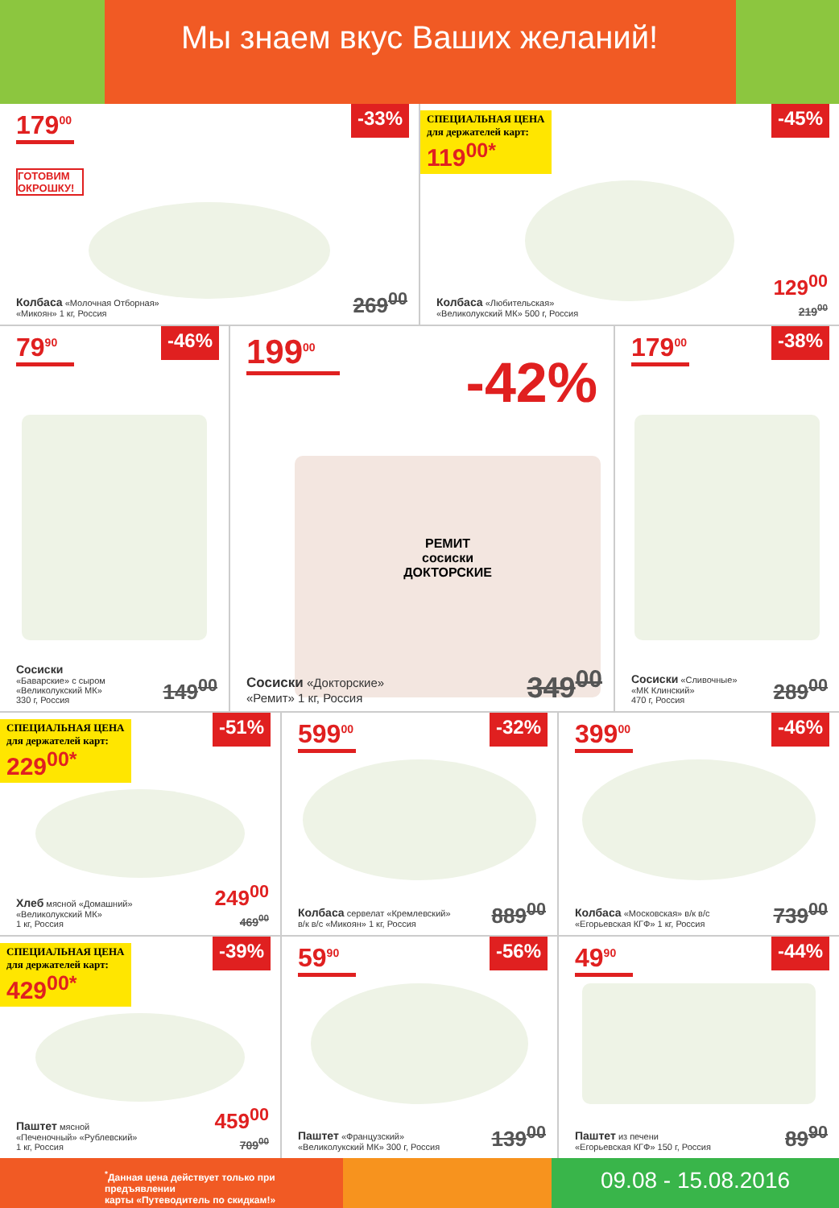Мы знаем вкус Ваших желаний!
179<sup>00</sup>
-33%
ГОТОВИМ ОКРОШКУ!
Колбаса «Молочная Отборная»
«Микоян» 1 кг, Россия
269<sup>00</sup>
СПЕЦИАЛЬНАЯ ЦЕНА
для держателей карт: 119<sup>00*</sup>
-45%
Колбаса «Любительская»
«Великолукский МК» 500 г, Россия
129<sup>00</sup>
219<sup>00</sup>
79<sup>90</sup>
-46%
Сосиски
«Баварские» с сыром
«Великолукский МК»
330 г, Россия
149<sup>00</sup>
199<sup>00</sup>
-42%
РЕМИТ
сосиски
ДОКТОРСКИЕ
Сосиски «Докторские»
«Ремит» 1 кг, Россия
349<sup>00</sup>
179<sup>00</sup>
-38%
Сосиски «Сливочные»
«МК Клинский»
470 г, Россия
289<sup>00</sup>
СПЕЦИАЛЬНАЯ ЦЕНА
для держателей карт: 229<sup>00*</sup>
-51%
Хлеб мясной «Домашний»
«Великолукский МК»
1 кг, Россия
249<sup>00</sup>
469<sup>00</sup>
599<sup>00</sup>
-32%
Колбаса сервелат «Кремлевский»
в/к в/с «Микоян» 1 кг, Россия
889<sup>00</sup>
399<sup>00</sup>
-46%
Колбаса «Московская» в/к в/с
«Егорьевская КГФ» 1 кг, Россия
739<sup>00</sup>
СПЕЦИАЛЬНАЯ ЦЕНА
для держателей карт: 429<sup>00*</sup>
-39%
Паштет мясной
«Печеночный» «Рублевский»
1 кг, Россия
459<sup>00</sup>
709<sup>00</sup>
59<sup>90</sup>
-56%
Паштет «Французский»
«Великолукский МК» 300 г, Россия
139<sup>00</sup>
49<sup>90</sup>
-44%
Паштет из печени
«Егорьевская КГФ» 150 г, Россия
89<sup>90</sup>
<sup>*</sup> Данная цена действует только при предъявлении
карты «Путеводитель по скидкам!»
09.08 - 15.08.2016